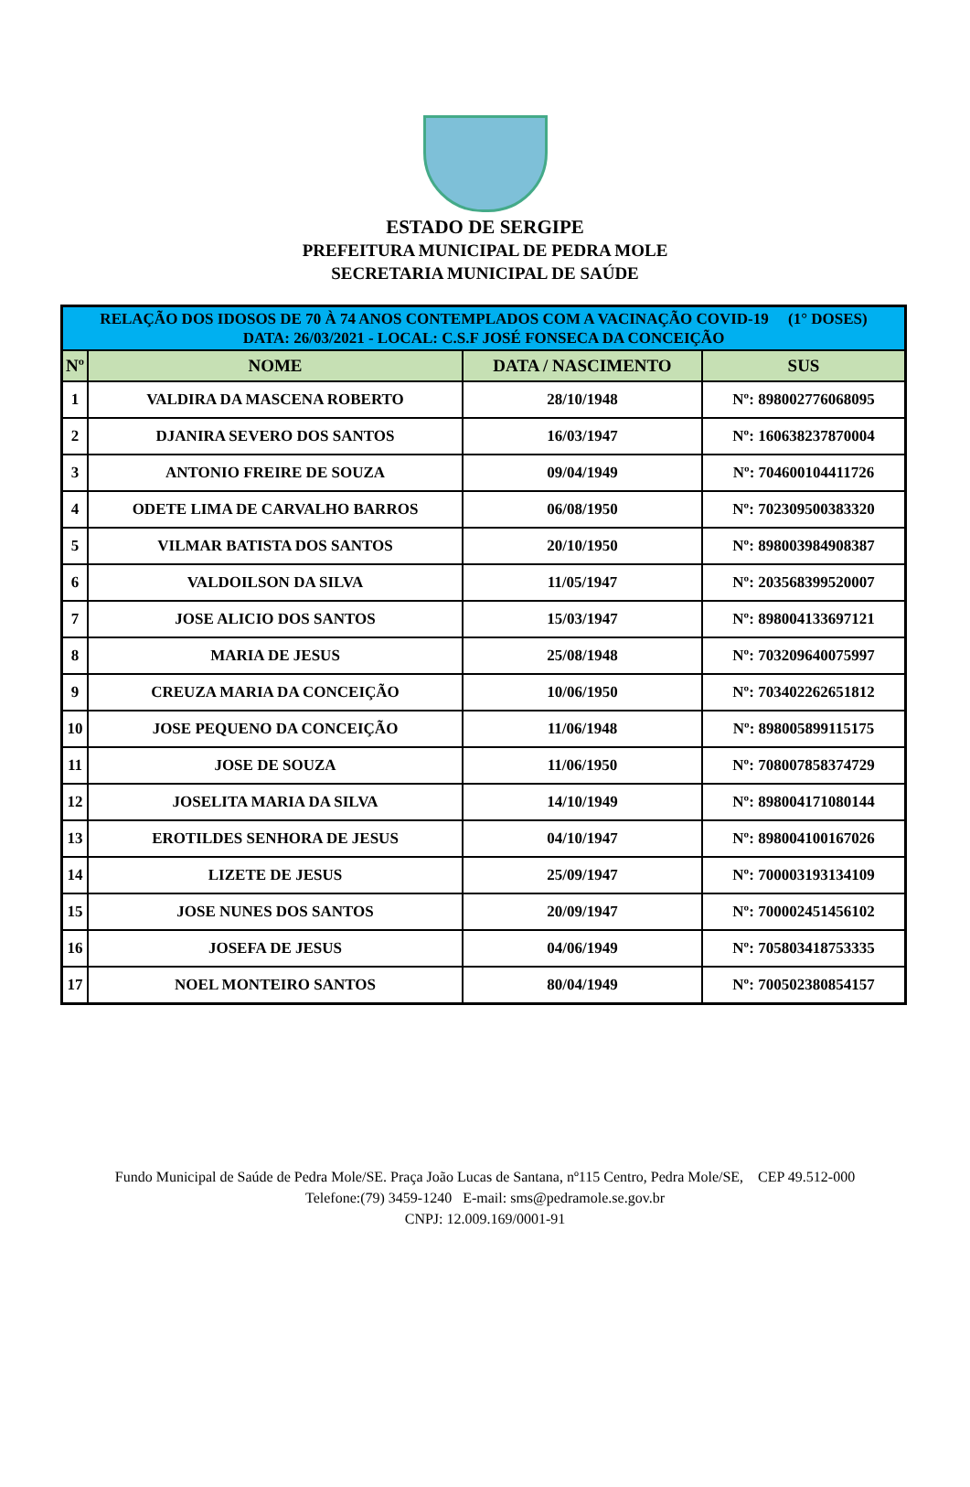ESTADO DE SERGIPE
PREFEITURA MUNICIPAL DE PEDRA MOLE
SECRETARIA MUNICIPAL DE SAÚDE
| RELAÇÃO DOS IDOSOS DE 70 À 74 ANOS CONTEMPLADOS COM A VACINAÇÃO COVID-19 (1° DOSES) DATA: 26/03/2021 - LOCAL: C.S.F JOSÉ FONSECA DA CONCEIÇÃO | | | |
| Nº | NOME | DATA / NASCIMENTO | SUS |
| 1 | VALDIRA DA MASCENA ROBERTO | 28/10/1948 | Nº: 898002776068095 |
| 2 | DJANIRA SEVERO DOS SANTOS | 16/03/1947 | Nº: 160638237870004 |
| 3 | ANTONIO FREIRE DE SOUZA | 09/04/1949 | Nº: 704600104411726 |
| 4 | ODETE LIMA DE CARVALHO BARROS | 06/08/1950 | Nº: 702309500383320 |
| 5 | VILMAR BATISTA DOS SANTOS | 20/10/1950 | Nº: 898003984908387 |
| 6 | VALDOILSON DA SILVA | 11/05/1947 | Nº: 203568399520007 |
| 7 | JOSE ALICIO DOS SANTOS | 15/03/1947 | Nº: 898004133697121 |
| 8 | MARIA DE JESUS | 25/08/1948 | Nº: 703209640075997 |
| 9 | CREUZA MARIA DA CONCEIÇÃO | 10/06/1950 | Nº: 703402262651812 |
| 10 | JOSE PEQUENO DA CONCEIÇÃO | 11/06/1948 | Nº: 898005899115175 |
| 11 | JOSE DE SOUZA | 11/06/1950 | Nº: 708007858374729 |
| 12 | JOSELITA MARIA DA SILVA | 14/10/1949 | Nº: 898004171080144 |
| 13 | EROTILDES SENHORA DE JESUS | 04/10/1947 | Nº: 898004100167026 |
| 14 | LIZETE DE JESUS | 25/09/1947 | Nº: 700003193134109 |
| 15 | JOSE NUNES DOS SANTOS | 20/09/1947 | Nº: 700002451456102 |
| 16 | JOSEFA DE JESUS | 04/06/1949 | Nº: 705803418753335 |
| 17 | NOEL MONTEIRO SANTOS | 80/04/1949 | Nº: 700502380854157 |
Fundo Municipal de Saúde de Pedra Mole/SE. Praça João Lucas de Santana, nº115 Centro, Pedra Mole/SE, CEP 49.512-000
Telefone:(79) 3459-1240 E-mail: sms@pedramole.se.gov.br
CNPJ: 12.009.169/0001-91